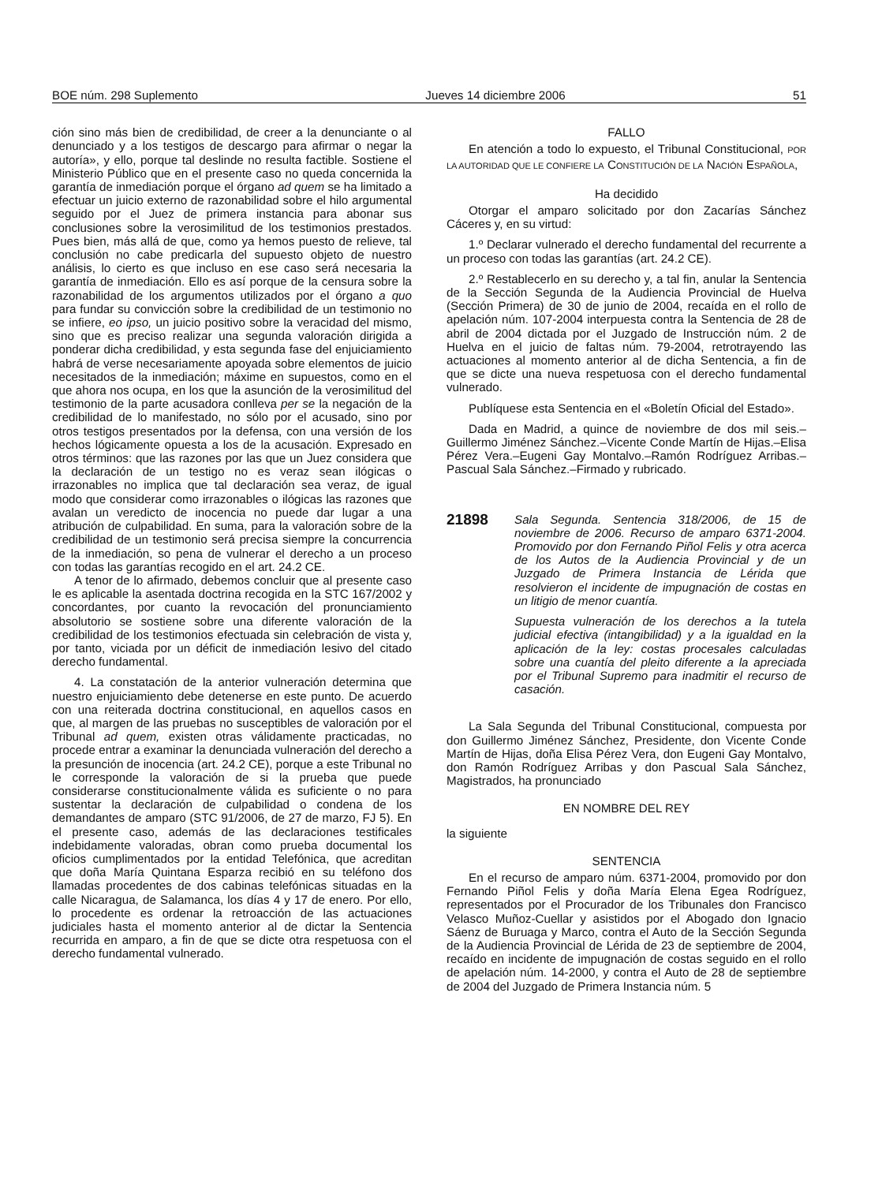BOE núm. 298 Suplemento Jueves 14 diciembre 2006 51
ción sino más bien de credibilidad, de creer a la denunciante o al denunciado y a los testigos de descargo para afirmar o negar la autoría», y ello, porque tal deslinde no resulta factible. Sostiene el Ministerio Público que en el presente caso no queda concernida la garantía de inmediación porque el órgano ad quem se ha limitado a efectuar un juicio externo de razonabilidad sobre el hilo argumental seguido por el Juez de primera instancia para abonar sus conclusiones sobre la verosimilitud de los testimonios prestados. Pues bien, más allá de que, como ya hemos puesto de relieve, tal conclusión no cabe predicarla del supuesto objeto de nuestro análisis, lo cierto es que incluso en ese caso será necesaria la garantía de inmediación. Ello es así porque de la censura sobre la razonabilidad de los argumentos utilizados por el órgano a quo para fundar su convicción sobre la credibilidad de un testimonio no se infiere, eo ipso, un juicio positivo sobre la veracidad del mismo, sino que es preciso realizar una segunda valoración dirigida a ponderar dicha credibilidad, y esta segunda fase del enjuiciamiento habrá de verse necesariamente apoyada sobre elementos de juicio necesitados de la inmediación; máxime en supuestos, como en el que ahora nos ocupa, en los que la asunción de la verosimilitud del testimonio de la parte acusadora conlleva per se la negación de la credibilidad de lo manifestado, no sólo por el acusado, sino por otros testigos presentados por la defensa, con una versión de los hechos lógicamente opuesta a los de la acusación. Expresado en otros términos: que las razones por las que un Juez considera que la declaración de un testigo no es veraz sean ilógicas o irrazonables no implica que tal declaración sea veraz, de igual modo que considerar como irrazonables o ilógicas las razones que avalan un veredicto de inocencia no puede dar lugar a una atribución de culpabilidad. En suma, para la valoración sobre de la credibilidad de un testimonio será precisa siempre la concurrencia de la inmediación, so pena de vulnerar el derecho a un proceso con todas las garantías recogido en el art. 24.2 CE.
A tenor de lo afirmado, debemos concluir que al presente caso le es aplicable la asentada doctrina recogida en la STC 167/2002 y concordantes, por cuanto la revocación del pronunciamiento absolutorio se sostiene sobre una diferente valoración de la credibilidad de los testimonios efectuada sin celebración de vista y, por tanto, viciada por un déficit de inmediación lesivo del citado derecho fundamental.
4. La constatación de la anterior vulneración determina que nuestro enjuiciamiento debe detenerse en este punto. De acuerdo con una reiterada doctrina constitucional, en aquellos casos en que, al margen de las pruebas no susceptibles de valoración por el Tribunal ad quem, existen otras válidamente practicadas, no procede entrar a examinar la denunciada vulneración del derecho a la presunción de inocencia (art. 24.2 CE), porque a este Tribunal no le corresponde la valoración de si la prueba que puede considerarse constitucionalmente válida es suficiente o no para sustentar la declaración de culpabilidad o condena de los demandantes de amparo (STC 91/2006, de 27 de marzo, FJ 5). En el presente caso, además de las declaraciones testificales indebidamente valoradas, obran como prueba documental los oficios cumplimentados por la entidad Telefónica, que acreditan que doña María Quintana Esparza recibió en su teléfono dos llamadas procedentes de dos cabinas telefónicas situadas en la calle Nicaragua, de Salamanca, los días 4 y 17 de enero. Por ello, lo procedente es ordenar la retroacción de las actuaciones judiciales hasta el momento anterior al de dictar la Sentencia recurrida en amparo, a fin de que se dicte otra respetuosa con el derecho fundamental vulnerado.
FALLO
En atención a todo lo expuesto, el Tribunal Constitucional, POR LA AUTORIDAD QUE LE CONFIERE LA CONSTITUCIÓN DE LA NACIÓN ESPAÑOLA,
Ha decidido
Otorgar el amparo solicitado por don Zacarías Sánchez Cáceres y, en su virtud:
1.º Declarar vulnerado el derecho fundamental del recurrente a un proceso con todas las garantías (art. 24.2 CE).
2.º Restablecerlo en su derecho y, a tal fin, anular la Sentencia de la Sección Segunda de la Audiencia Provincial de Huelva (Sección Primera) de 30 de junio de 2004, recaída en el rollo de apelación núm. 107-2004 interpuesta contra la Sentencia de 28 de abril de 2004 dictada por el Juzgado de Instrucción núm. 2 de Huelva en el juicio de faltas núm. 79-2004, retrotrayendo las actuaciones al momento anterior al de dicha Sentencia, a fin de que se dicte una nueva respetuosa con el derecho fundamental vulnerado.
Publíquese esta Sentencia en el «Boletín Oficial del Estado».
Dada en Madrid, a quince de noviembre de dos mil seis.–Guillermo Jiménez Sánchez.–Vicente Conde Martín de Hijas.–Elisa Pérez Vera.–Eugeni Gay Montalvo.–Ramón Rodríguez Arribas.–Pascual Sala Sánchez.–Firmado y rubricado.
21898
Sala Segunda. Sentencia 318/2006, de 15 de noviembre de 2006. Recurso de amparo 6371-2004. Promovido por don Fernando Piñol Felis y otra acerca de los Autos de la Audiencia Provincial y de un Juzgado de Primera Instancia de Lérida que resolvieron el incidente de impugnación de costas en un litigio de menor cuantía.
Supuesta vulneración de los derechos a la tutela judicial efectiva (intangibilidad) y a la igualdad en la aplicación de la ley: costas procesales calculadas sobre una cuantía del pleito diferente a la apreciada por el Tribunal Supremo para inadmitir el recurso de casación.
La Sala Segunda del Tribunal Constitucional, compuesta por don Guillermo Jiménez Sánchez, Presidente, don Vicente Conde Martín de Hijas, doña Elisa Pérez Vera, don Eugeni Gay Montalvo, don Ramón Rodríguez Arribas y don Pascual Sala Sánchez, Magistrados, ha pronunciado
EN NOMBRE DEL REY
la siguiente
SENTENCIA
En el recurso de amparo núm. 6371-2004, promovido por don Fernando Piñol Felis y doña María Elena Egea Rodríguez, representados por el Procurador de los Tribunales don Francisco Velasco Muñoz-Cuellar y asistidos por el Abogado don Ignacio Sáenz de Buruaga y Marco, contra el Auto de la Sección Segunda de la Audiencia Provincial de Lérida de 23 de septiembre de 2004, recaído en incidente de impugnación de costas seguido en el rollo de apelación núm. 14-2000, y contra el Auto de 28 de septiembre de 2004 del Juzgado de Primera Instancia núm. 5